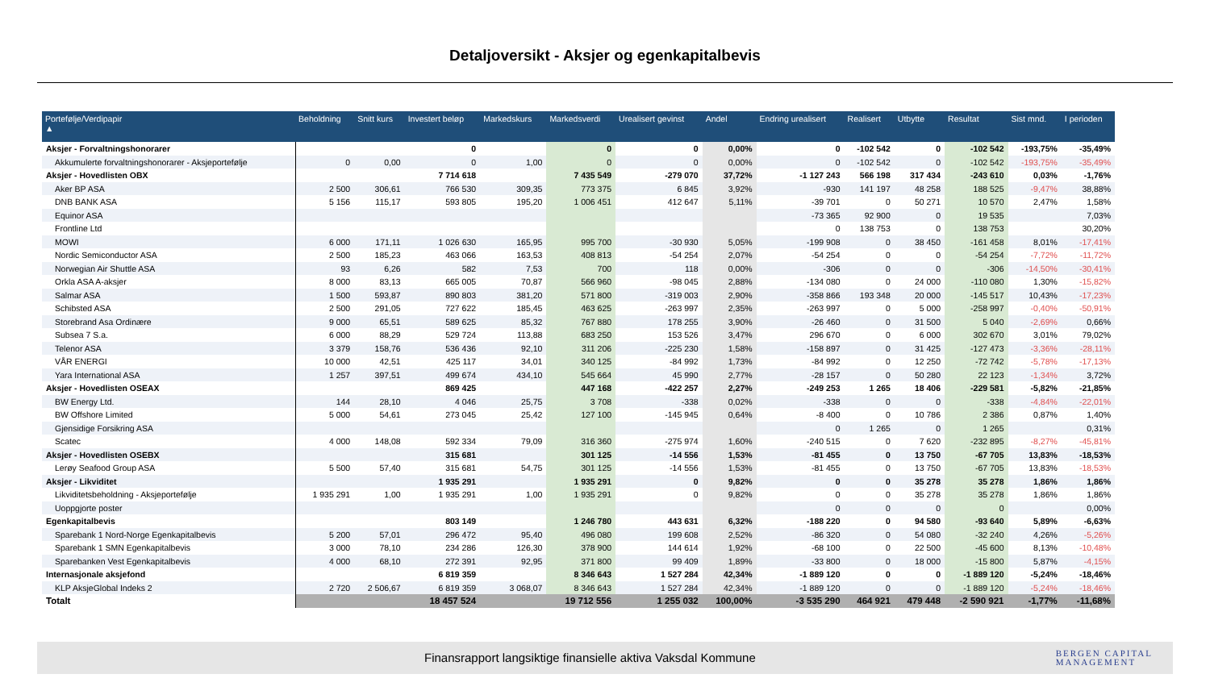Detaljoversikt - Aksjer og egenkapitalbevis
| Portefølje/Verdipapir ▲ | Beholdning | Snitt kurs | Investert beløp | Markedskurs | Markedsverdi | Urealisert gevinst | Andel | Endring urealisert | Realisert | Utbytte | Resultat | Sist mnd. | I perioden |
| --- | --- | --- | --- | --- | --- | --- | --- | --- | --- | --- | --- | --- | --- |
| Aksjer - Forvaltningshonorarer | | | 0 | | 0 | 0 | 0,00% | 0 | -102 542 | 0 | -102 542 | -193,75% | -35,49% |
| Akkumulerte forvaltningshonorarer - Aksjeportefølje | 0 | 0,00 | 0 | 1,00 | 0 | 0 | 0,00% | 0 | -102 542 | 0 | -102 542 | -193,75% | -35,49% |
| Aksjer - Hovedlisten OBX | | | 7 714 618 | | 7 435 549 | -279 070 | 37,72% | -1 127 243 | 566 198 | 317 434 | -243 610 | 0,03% | -1,76% |
| Aker BP ASA | 2 500 | 306,61 | 766 530 | 309,35 | 773 375 | 6 845 | 3,92% | -930 | 141 197 | 48 258 | 188 525 | -9,47% | 38,88% |
| DNB BANK ASA | 5 156 | 115,17 | 593 805 | 195,20 | 1 006 451 | 412 647 | 5,11% | -39 701 | 0 | 50 271 | 10 570 | 2,47% | 1,58% |
| Equinor ASA | | | | | | | | -73 365 | 92 900 | 0 | 19 535 | | 7,03% |
| Frontline Ltd | | | | | | | | 0 | 138 753 | 0 | 138 753 | | 30,20% |
| MOWI | 6 000 | 171,11 | 1 026 630 | 165,95 | 995 700 | -30 930 | 5,05% | -199 908 | 0 | 38 450 | -161 458 | 8,01% | -17,41% |
| Nordic Semiconductor ASA | 2 500 | 185,23 | 463 066 | 163,53 | 408 813 | -54 254 | 2,07% | -54 254 | 0 | 0 | -54 254 | -7,72% | -11,72% |
| Norwegian Air Shuttle ASA | 93 | 6,26 | 582 | 7,53 | 700 | 118 | 0,00% | -306 | 0 | 0 | -306 | -14,50% | -30,41% |
| Orkla ASA A-aksjer | 8 000 | 83,13 | 665 005 | 70,87 | 566 960 | -98 045 | 2,88% | -134 080 | 0 | 24 000 | -110 080 | 1,30% | -15,82% |
| Salmar ASA | 1 500 | 593,87 | 890 803 | 381,20 | 571 800 | -319 003 | 2,90% | -358 866 | 193 348 | 20 000 | -145 517 | 10,43% | -17,23% |
| Schibsted ASA | 2 500 | 291,05 | 727 622 | 185,45 | 463 625 | -263 997 | 2,35% | -263 997 | 0 | 5 000 | -258 997 | -0,40% | -50,91% |
| Storebrand Asa Ordinære | 9 000 | 65,51 | 589 625 | 85,32 | 767 880 | 178 255 | 3,90% | -26 460 | 0 | 31 500 | 5 040 | -2,69% | 0,66% |
| Subsea 7 S.a. | 6 000 | 88,29 | 529 724 | 113,88 | 683 250 | 153 526 | 3,47% | 296 670 | 0 | 6 000 | 302 670 | 3,01% | 79,02% |
| Telenor ASA | 3 379 | 158,76 | 536 436 | 92,10 | 311 206 | -225 230 | 1,58% | -158 897 | 0 | 31 425 | -127 473 | -3,36% | -28,11% |
| VÅR ENERGI | 10 000 | 42,51 | 425 117 | 34,01 | 340 125 | -84 992 | 1,73% | -84 992 | 0 | 12 250 | -72 742 | -5,78% | -17,13% |
| Yara International ASA | 1 257 | 397,51 | 499 674 | 434,10 | 545 664 | 45 990 | 2,77% | -28 157 | 0 | 50 280 | 22 123 | -1,34% | 3,72% |
| Aksjer - Hovedlisten OSEAX | | | 869 425 | | 447 168 | -422 257 | 2,27% | -249 253 | 1 265 | 18 406 | -229 581 | -5,82% | -21,85% |
| BW Energy Ltd. | 144 | 28,10 | 4 046 | 25,75 | 3 708 | -338 | 0,02% | -338 | 0 | 0 | -338 | -4,84% | -22,01% |
| BW Offshore Limited | 5 000 | 54,61 | 273 045 | 25,42 | 127 100 | -145 945 | 0,64% | -8 400 | 0 | 10 786 | 2 386 | 0,87% | 1,40% |
| Gjensidige Forsikring ASA | | | | | | | | 0 | 1 265 | 0 | 1 265 | | 0,31% |
| Scatec | 4 000 | 148,08 | 592 334 | 79,09 | 316 360 | -275 974 | 1,60% | -240 515 | 0 | 7 620 | -232 895 | -8,27% | -45,81% |
| Aksjer - Hovedlisten OSEBX | | | 315 681 | | 301 125 | -14 556 | 1,53% | -81 455 | 0 | 13 750 | -67 705 | 13,83% | -18,53% |
| Lerøy Seafood Group ASA | 5 500 | 57,40 | 315 681 | 54,75 | 301 125 | -14 556 | 1,53% | -81 455 | 0 | 13 750 | -67 705 | 13,83% | -18,53% |
| Aksjer - Likviditet | | | 1 935 291 | | 1 935 291 | 0 | 9,82% | 0 | 0 | 35 278 | 35 278 | 1,86% | 1,86% |
| Likviditetsbeholdning - Aksjeportefølje | 1 935 291 | 1,00 | 1 935 291 | 1,00 | 1 935 291 | 0 | 9,82% | 0 | 0 | 35 278 | 35 278 | 1,86% | 1,86% |
| Uoppgjorte poster | | | | | | | | 0 | 0 | 0 | 0 | | 0,00% |
| Egenkapitalbevis | | | 803 149 | | 1 246 780 | 443 631 | 6,32% | -188 220 | 0 | 94 580 | -93 640 | 5,89% | -6,63% |
| Sparebank 1 Nord-Norge Egenkapitalbevis | 5 200 | 57,01 | 296 472 | 95,40 | 496 080 | 199 608 | 2,52% | -86 320 | 0 | 54 080 | -32 240 | 4,26% | -5,26% |
| Sparebank 1 SMN Egenkapitalbevis | 3 000 | 78,10 | 234 286 | 126,30 | 378 900 | 144 614 | 1,92% | -68 100 | 0 | 22 500 | -45 600 | 8,13% | -10,48% |
| Sparebanken Vest Egenkapitalbevis | 4 000 | 68,10 | 272 391 | 92,95 | 371 800 | 99 409 | 1,89% | -33 800 | 0 | 18 000 | -15 800 | 5,87% | -4,15% |
| Internasjonale aksjefond | | | 6 819 359 | | 8 346 643 | 1 527 284 | 42,34% | -1 889 120 | 0 | 0 | -1 889 120 | -5,24% | -18,46% |
| KLP AksjeGlobal Indeks 2 | 2 720 | 2 506,67 | 6 819 359 | 3 068,07 | 8 346 643 | 1 527 284 | 42,34% | -1 889 120 | 0 | 0 | -1 889 120 | -5,24% | -18,46% |
| Totalt | | | 18 457 524 | | 19 712 556 | 1 255 032 | 100,00% | -3 535 290 | 464 921 | 479 448 | -2 590 921 | -1,77% | -11,68% |
Finansrapport langsiktige finansielle aktiva Vaksdal Kommune BERGEN CAPITAL
MANAGEMENT